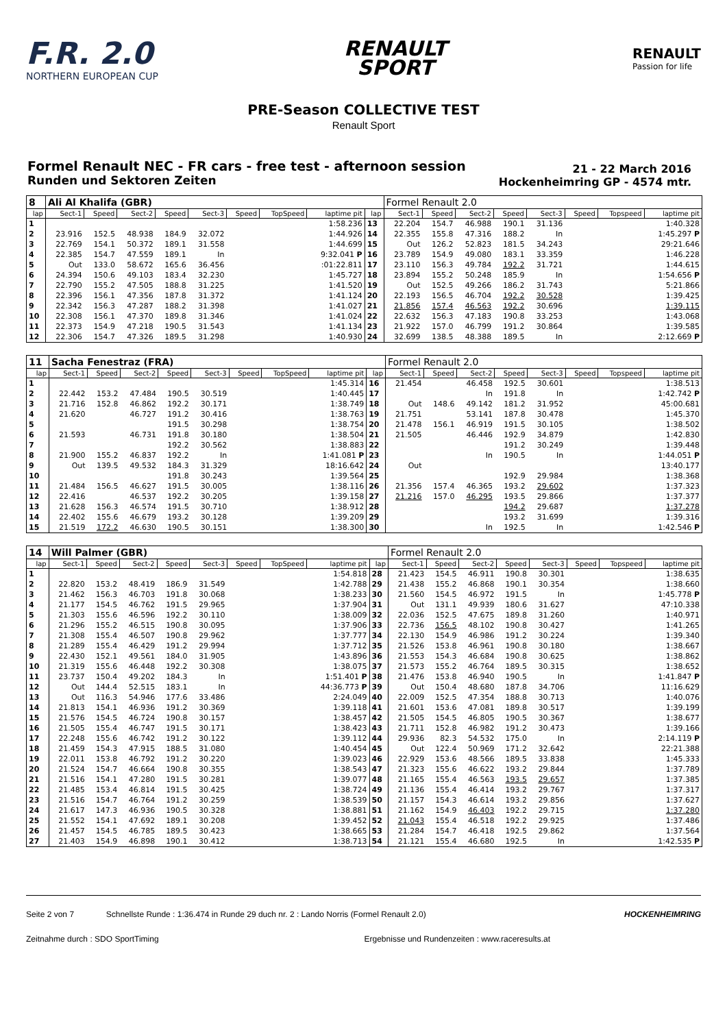F.R. 2.0
NORTHERN EUROPEAN CUP
RENAULT
SPORT
RENAULT
Passion for life
PRE-Season COLLECTIVE TEST
Renault Sport
Formel Renault NEC - FR cars - free test - afternoon session
Runden und Sektoren Zeiten
21 - 22 March 2016
Hockenheimring GP - 4574 mtr.
| 8 | Ali Al Khalifa (GBR) | | | | | | | | | Formel Renault 2.0 | | | | | | | |
| lap | Sect-1 | Speed | Sect-2 | Speed | Sect-3 | Speed | TopSpeed | laptime pit | lap | Sect-1 | Speed | Sect-2 | Speed | Sect-3 | Speed | Topspeed | laptime pit |
| 1 | | | | | | | | 1:58.236 | 13 | 22.204 | 154.7 | 46.988 | 190.1 | 31.136 | | | 1:40.328 |
| 2 | 23.916 | 152.5 | 48.938 | 184.9 | 32.072 | | | 1:44.926 | 14 | 22.355 | 155.8 | 47.316 | 188.2 | In | | | 1:45.297 P |
| 3 | 22.769 | 154.1 | 50.372 | 189.1 | 31.558 | | | 1:44.699 | 15 | Out | 126.2 | 52.823 | 181.5 | 34.243 | | | 29:21.646 |
| 4 | 22.385 | 154.7 | 47.559 | 189.1 | In | | | 9:32.041 P | 16 | 23.789 | 154.9 | 49.080 | 183.1 | 33.359 | | | 1:46.228 |
| 5 | Out | 133.0 | 58.672 | 165.6 | 36.456 | | | :01:22.811 | 17 | 23.110 | 156.3 | 49.784 | 192.2 | 31.721 | | | 1:44.615 |
| 6 | 24.394 | 150.6 | 49.103 | 183.4 | 32.230 | | | 1:45.727 | 18 | 23.894 | 155.2 | 50.248 | 185.9 | In | | | 1:54.656 P |
| 7 | 22.790 | 155.2 | 47.505 | 188.8 | 31.225 | | | 1:41.520 | 19 | Out | 152.5 | 49.266 | 186.2 | 31.743 | | | 5:21.866 |
| 8 | 22.396 | 156.1 | 47.356 | 187.8 | 31.372 | | | 1:41.124 | 20 | 22.193 | 156.5 | 46.704 | 192.2 | 30.528 | | | 1:39.425 |
| 9 | 22.342 | 156.3 | 47.287 | 188.2 | 31.398 | | | 1:41.027 | 21 | 21.856 | 157.4 | 46.563 | 192.2 | 30.696 | | | 1:39.115 |
| 10 | 22.308 | 156.1 | 47.370 | 189.8 | 31.346 | | | 1:41.024 | 22 | 22.632 | 156.3 | 47.183 | 190.8 | 33.253 | | | 1:43.068 |
| 11 | 22.373 | 154.9 | 47.218 | 190.5 | 31.543 | | | 1:41.134 | 23 | 21.922 | 157.0 | 46.799 | 191.2 | 30.864 | | | 1:39.585 |
| 12 | 22.306 | 154.7 | 47.326 | 189.5 | 31.298 | | | 1:40.930 | 24 | 32.699 | 138.5 | 48.388 | 189.5 | In | | | 2:12.669 P |
| 11 | Sacha Fenestraz (FRA) | | | | | | | | | Formel Renault 2.0 | | | | | | | |
| lap | Sect-1 | Speed | Sect-2 | Speed | Sect-3 | Speed | TopSpeed | laptime pit | lap | Sect-1 | Speed | Sect-2 | Speed | Sect-3 | Speed | Topspeed | laptime pit |
| 1 | | | | | | | | 1:45.314 | 16 | 21.454 | | 46.458 | 192.5 | 30.601 | | | 1:38.513 |
| 2 | 22.442 | 153.2 | 47.484 | 190.5 | 30.519 | | | 1:40.445 | 17 | | | In | 191.8 | In | | | 1:42.742 P |
| 3 | 21.716 | 152.8 | 46.862 | 192.2 | 30.171 | | | 1:38.749 | 18 | Out | 148.6 | 49.142 | 181.2 | 31.952 | | | 45:00.681 |
| 4 | 21.620 | | 46.727 | 191.2 | 30.416 | | | 1:38.763 | 19 | 21.751 | | 53.141 | 187.8 | 30.478 | | | 1:45.370 |
| 5 | | | | 191.5 | 30.298 | | | 1:38.754 | 20 | 21.478 | 156.1 | 46.919 | 191.5 | 30.105 | | | 1:38.502 |
| 6 | 21.593 | | 46.731 | 191.8 | 30.180 | | | 1:38.504 | 21 | 21.505 | | 46.446 | 192.9 | 34.879 | | | 1:42.830 |
| 7 | | | | 192.2 | 30.562 | | | 1:38.883 | 22 | | | | 191.2 | 30.249 | | | 1:39.448 |
| 8 | 21.900 | 155.2 | 46.837 | 192.2 | In | | | 1:41.081 P | 23 | | | In | 190.5 | In | | | 1:44.051 P |
| 9 | Out | 139.5 | 49.532 | 184.3 | 31.329 | | | 18:16.642 | 24 | Out | | | | | | | 13:40.177 |
| 10 | | | | 191.8 | 30.243 | | | 1:39.564 | 25 | | | | 192.9 | 29.984 | | | 1:38.368 |
| 11 | 21.484 | 156.5 | 46.627 | 191.5 | 30.005 | | | 1:38.116 | 26 | 21.356 | 157.4 | 46.365 | 193.2 | 29.602 | | | 1:37.323 |
| 12 | 22.416 | | 46.537 | 192.2 | 30.205 | | | 1:39.158 | 27 | 21.216 | 157.0 | 46.295 | 193.5 | 29.866 | | | 1:37.377 |
| 13 | 21.628 | 156.3 | 46.574 | 191.5 | 30.710 | | | 1:38.912 | 28 | | | | 194.2 | 29.687 | | | 1:37.278 |
| 14 | 22.402 | 155.6 | 46.679 | 193.2 | 30.128 | | | 1:39.209 | 29 | | | | 193.2 | 31.699 | | | 1:39.316 |
| 15 | 21.519 | 172.2 | 46.630 | 190.5 | 30.151 | | | 1:38.300 | 30 | | | In | 192.5 | In | | | 1:42.546 P |
| 14 | Will Palmer (GBR) | | | | | | | | | Formel Renault 2.0 | | | | | | | |
| lap | Sect-1 | Speed | Sect-2 | Speed | Sect-3 | Speed | TopSpeed | laptime pit | lap | Sect-1 | Speed | Sect-2 | Speed | Sect-3 | Speed | Topspeed | laptime pit |
| 1 | | | | | | | | 1:54.818 | 28 | 21.423 | 154.5 | 46.911 | 190.8 | 30.301 | | | 1:38.635 |
| 2 | 22.820 | 153.2 | 48.419 | 186.9 | 31.549 | | | 1:42.788 | 29 | 21.438 | 155.2 | 46.868 | 190.1 | 30.354 | | | 1:38.660 |
| 3 | 21.462 | 156.3 | 46.703 | 191.8 | 30.068 | | | 1:38.233 | 30 | 21.560 | 154.5 | 46.972 | 191.5 | In | | | 1:45.778 P |
| 4 | 21.177 | 154.5 | 46.762 | 191.5 | 29.965 | | | 1:37.904 | 31 | Out | 131.1 | 49.939 | 180.6 | 31.627 | | | 47:10.338 |
| 5 | 21.303 | 155.6 | 46.596 | 192.2 | 30.110 | | | 1:38.009 | 32 | 22.036 | 152.5 | 47.675 | 189.8 | 31.260 | | | 1:40.971 |
| 6 | 21.296 | 155.2 | 46.515 | 190.8 | 30.095 | | | 1:37.906 | 33 | 22.736 | 156.5 | 48.102 | 190.8 | 30.427 | | | 1:41.265 |
| 7 | 21.308 | 155.4 | 46.507 | 190.8 | 29.962 | | | 1:37.777 | 34 | 22.130 | 154.9 | 46.986 | 191.2 | 30.224 | | | 1:39.340 |
| 8 | 21.289 | 155.4 | 46.429 | 191.2 | 29.994 | | | 1:37.712 | 35 | 21.526 | 153.8 | 46.961 | 190.8 | 30.180 | | | 1:38.667 |
| 9 | 22.430 | 152.1 | 49.561 | 184.0 | 31.905 | | | 1:43.896 | 36 | 21.553 | 154.3 | 46.684 | 190.8 | 30.625 | | | 1:38.862 |
| 10 | 21.319 | 155.6 | 46.448 | 192.2 | 30.308 | | | 1:38.075 | 37 | 21.573 | 155.2 | 46.764 | 189.5 | 30.315 | | | 1:38.652 |
| 11 | 23.737 | 150.4 | 49.202 | 184.3 | In | | | 1:51.401 P | 38 | 21.476 | 153.8 | 46.940 | 190.5 | In | | | 1:41.847 P |
| 12 | Out | 144.4 | 52.515 | 183.1 | In | | | 44:36.773 P | 39 | Out | 150.4 | 48.680 | 187.8 | 34.706 | | | 11:16.629 |
| 13 | Out | 116.3 | 54.946 | 177.6 | 33.486 | | | 2:24.049 | 40 | 22.009 | 152.5 | 47.354 | 188.8 | 30.713 | | | 1:40.076 |
| 14 | 21.813 | 154.1 | 46.936 | 191.2 | 30.369 | | | 1:39.118 | 41 | 21.601 | 153.6 | 47.081 | 189.8 | 30.517 | | | 1:39.199 |
| 15 | 21.576 | 154.5 | 46.724 | 190.8 | 30.157 | | | 1:38.457 | 42 | 21.505 | 154.5 | 46.805 | 190.5 | 30.367 | | | 1:38.677 |
| 16 | 21.505 | 155.4 | 46.747 | 191.5 | 30.171 | | | 1:38.423 | 43 | 21.711 | 152.8 | 46.982 | 191.2 | 30.473 | | | 1:39.166 |
| 17 | 22.248 | 155.6 | 46.742 | 191.2 | 30.122 | | | 1:39.112 | 44 | 29.936 | 82.3 | 54.532 | 175.0 | In | | | 2:14.119 P |
| 18 | 21.459 | 154.3 | 47.915 | 188.5 | 31.080 | | | 1:40.454 | 45 | Out | 122.4 | 50.969 | 171.2 | 32.642 | | | 22:21.388 |
| 19 | 22.011 | 153.8 | 46.792 | 191.2 | 30.220 | | | 1:39.023 | 46 | 22.929 | 153.6 | 48.566 | 189.5 | 33.838 | | | 1:45.333 |
| 20 | 21.524 | 154.7 | 46.664 | 190.8 | 30.355 | | | 1:38.543 | 47 | 21.323 | 155.6 | 46.622 | 193.2 | 29.844 | | | 1:37.789 |
| 21 | 21.516 | 154.1 | 47.280 | 191.5 | 30.281 | | | 1:39.077 | 48 | 21.165 | 155.4 | 46.563 | 193.5 | 29.657 | | | 1:37.385 |
| 22 | 21.485 | 153.4 | 46.814 | 191.5 | 30.425 | | | 1:38.724 | 49 | 21.136 | 155.4 | 46.414 | 193.2 | 29.767 | | | 1:37.317 |
| 23 | 21.516 | 154.7 | 46.764 | 191.2 | 30.259 | | | 1:38.539 | 50 | 21.157 | 154.3 | 46.614 | 193.2 | 29.856 | | | 1:37.627 |
| 24 | 21.617 | 147.3 | 46.936 | 190.5 | 30.328 | | | 1:38.881 | 51 | 21.162 | 154.9 | 46.403 | 192.2 | 29.715 | | | 1:37.280 |
| 25 | 21.552 | 154.1 | 47.692 | 189.1 | 30.208 | | | 1:39.452 | 52 | 21.043 | 155.4 | 46.518 | 192.2 | 29.925 | | | 1:37.486 |
| 26 | 21.457 | 154.5 | 46.785 | 189.5 | 30.423 | | | 1:38.665 | 53 | 21.284 | 154.7 | 46.418 | 192.5 | 29.862 | | | 1:37.564 |
| 27 | 21.403 | 154.9 | 46.898 | 190.1 | 30.412 | | | 1:38.713 | 54 | 21.121 | 155.4 | 46.680 | 192.5 | In | | | 1:42.535 P |
Seite 2 von 7 Schnellste Runde : 1:36.474 in Runde 29 duch nr. 2 : Lando Norris (Formel Renault 2.0) HOCKENHEIMRING
Zeitnahme durch : SDO SportTiming Ergebnisse und Rundenzeiten : www.raceresults.at